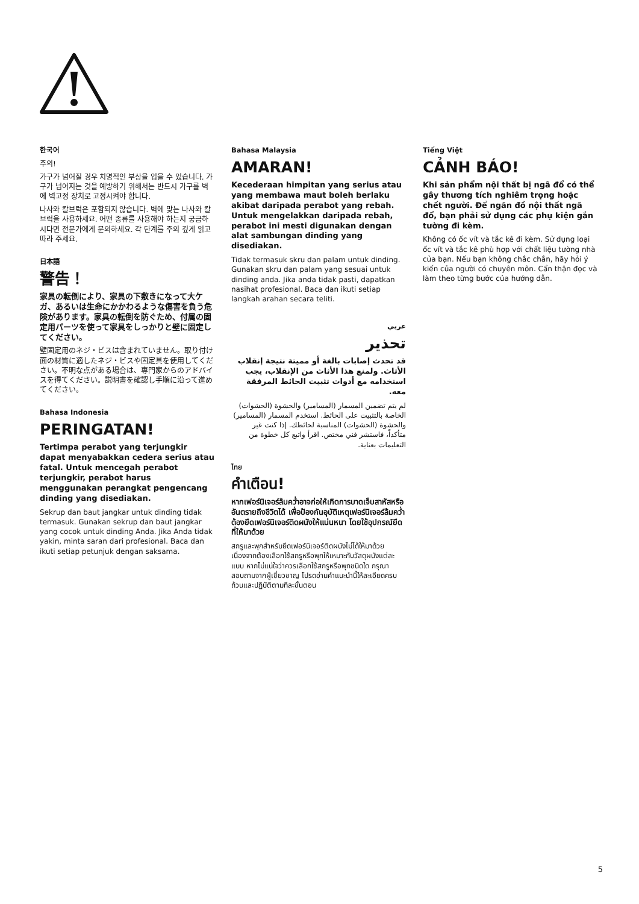한국어
주의!
가구가 넘어질 경우 치명적인 부상을 입을 수 있습니다. 가구가 넘어지는 것을 예방하기 위해서는 반드시 가구를 벽에 벽고정 장치로 고정시켜야 합니다.
나사와 칼브럭은 포함되지 않습니다. 벽에 맞는 나사와 칼브럭을 사용하세요. 어떤 종류를 사용해야 하는지 궁금하시다면 전문가에게 문의하세요. 각 단계를 주의 깊게 읽고 따라 주세요.
日本語
警告！
家具の転倒により、家具の下敷きになって大ケガ、あるいは生命にかかわるような傷害を負う危険があります。家具の転倒を防ぐため、付属の固定用パーツを使って家具をしっかりと壁に固定してください。
壁固定用のネジ・ビスは含まれていません。取り付け面の材質に適したネジ・ビスや固定具を使用してください。不明な点がある場合は、専門家からのアドバイスを得てください。説明書を確認し手順に沿って進めてください。
Bahasa Indonesia
PERINGATAN!
Tertimpa perabot yang terjungkir dapat menyabakkan cedera serius atau fatal. Untuk mencegah perabot terjungkir, perabot harus menggunakan perangkat pengencang dinding yang disediakan.
Sekrup dan baut jangkar untuk dinding tidak termasuk. Gunakan sekrup dan baut jangkar yang cocok untuk dinding Anda. Jika Anda tidak yakin, minta saran dari profesional. Baca dan ikuti setiap petunjuk dengan saksama.
Bahasa Malaysia
AMARAN!
Kecederaan himpitan yang serius atau yang membawa maut boleh berlaku akibat daripada perabot yang rebah. Untuk mengelakkan daripada rebah, perabot ini mesti digunakan dengan alat sambungan dinding yang disediakan.
Tidak termasuk skru dan palam untuk dinding. Gunakan skru dan palam yang sesuai untuk dinding anda. Jika anda tidak pasti, dapatkan nasihat profesional. Baca dan ikuti setiap langkah arahan secara teliti.
عربي
تحذير
قد تحدث إصابات بالغة أو مميتة نتيجة إنقلاب الأثاث. ولمنع هذا الأثاث من الإنقلاب، يجب استخدامه مع أدوات تثبيت الحائط المرفقة معه.
لم يتم تضمين المسمار (المسامير) والحشوة (الحشوات) الخاصة بالتثبيت على الحائط. استخدم المسمار (المسامير) والحشوة (الحشوات) المناسبة لحائطك. إذا كنت غير متأكداً، فاستشر فني مختص. اقرأ واتبع كل خطوة من التعليمات بعناية.
ไทย
คำเตือน!
หากเฟอร์นิเจอร์ล้มคว่ำอาจก่อให้เกิดการบาดเจ็บสาหัสหรืออันตรายถึงชีวิตได้ เพื่อป้องกันอุบัติเหตุเฟอร์นิเจอร์ล้มคว่ำ ต้องยึดเฟอร์นิเจอร์ติดผนังให้แน่นหนา โดยใช้อุปกรณ์ยึดที่ให้มาด้วย
สกรูและพุกสำหรับยึดเฟอร์นิเจอร์ติดผนังไม่ได้ให้มาด้วย เนื่องจากต้องเลือกใช้สกรูหรือพุกให้เหมาะกับวัสดุผนังแต่ละแบบ หากไม่แน่ใจว่าควรเลือกใช้สกรูหรือพุกชนิดใด กรุณาสอบถามจากผู้เชี่ยวชาญ โปรดอ่านคำแนะนำนี้ให้ละเอียดครบถ้วนและปฏิบัติตามทีละขั้นตอน
Tiếng Việt
CẢNH BÁO!
Khi sản phẩm nội thất bị ngã đổ có thể gây thương tích nghiêm trọng hoặc chết người. Để ngăn đồ nội thất ngã đổ, bạn phải sử dụng các phụ kiện gắn tường đi kèm.
Không có ốc vít và tắc kê đi kèm. Sử dụng loại ốc vít và tắc kê phù hợp với chất liệu tường nhà của bạn. Nếu bạn không chắc chắn, hãy hỏi ý kiến của người có chuyên môn. Cẩn thận đọc và làm theo từng bước của hướng dẫn.
5